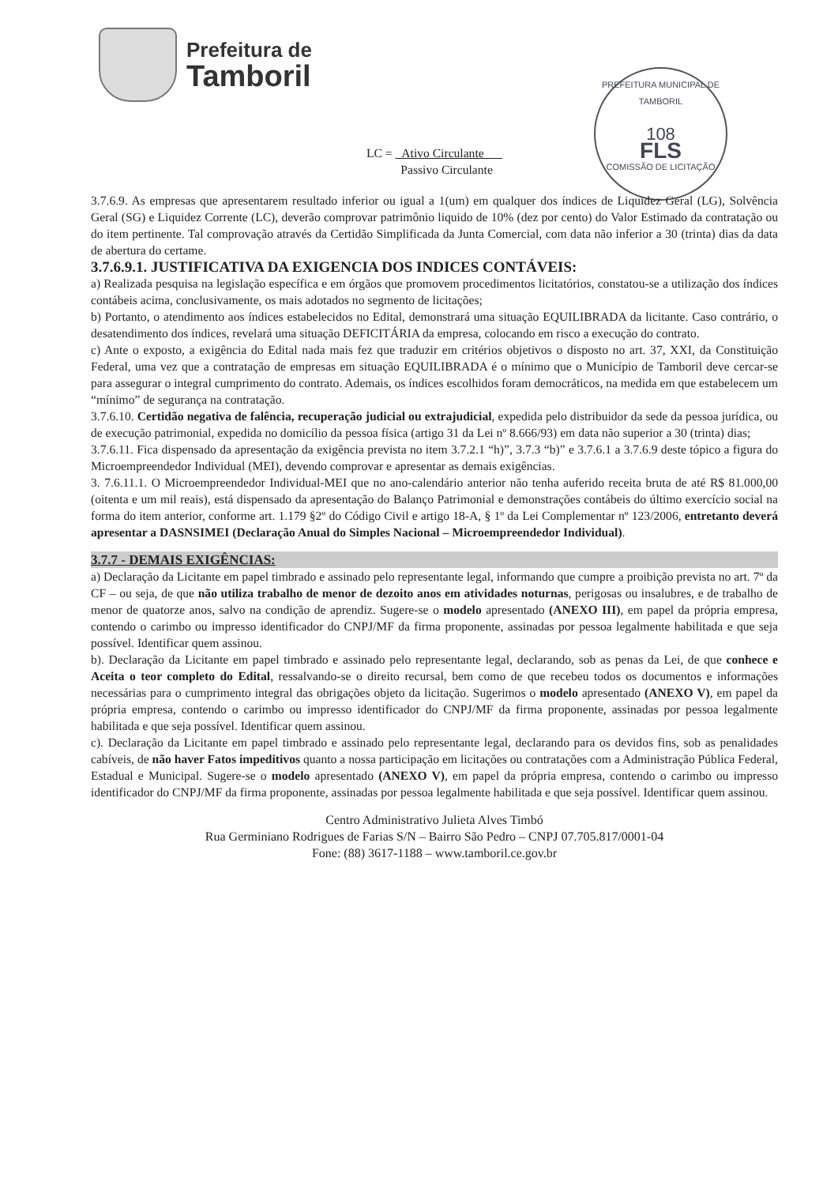Prefeitura de
Tamboril
PREFEITURA MUNICIPAL DE TAMBORIL
108
FLS
COMISSÃO DE LICITAÇÃO
LC = Ativo Circulante
Passivo Circulante
3.7.6.9. As empresas que apresentarem resultado inferior ou igual a 1(um) em qualquer dos índices de Liquidez Geral (LG), Solvência Geral (SG) e Liquidez Corrente (LC), deverão comprovar patrimônio liquido de 10% (dez por cento) do Valor Estimado da contratação ou do item pertinente. Tal comprovação através da Certidão Simplificada da Junta Comercial, com data não inferior a 30 (trinta) dias da data de abertura do certame.
3.7.6.9.1. JUSTIFICATIVA DA EXIGENCIA DOS INDICES CONTÁVEIS:
a) Realizada pesquisa na legislação específica e em órgãos que promovem procedimentos licitatórios, constatou-se a utilização dos índices contábeis acima, conclusivamente, os mais adotados no segmento de licitações;
b) Portanto, o atendimento aos índices estabelecidos no Edital, demonstrará uma situação EQUILIBRADA da licitante. Caso contrário, o desatendimento dos índices, revelará uma situação DEFICITÁRIA da empresa, colocando em risco a execução do contrato.
c) Ante o exposto, a exigência do Edital nada mais fez que traduzir em critérios objetivos o disposto no art. 37, XXI, da Constituição Federal, uma vez que a contratação de empresas em situação EQUILIBRADA é o mínimo que o Município de Tamboril deve cercar-se para assegurar o integral cumprimento do contrato. Ademais, os índices escolhidos foram democráticos, na medida em que estabelecem um “mínimo” de segurança na contratação.
3.7.6.10. Certidão negativa de falência, recuperação judicial ou extrajudicial, expedida pelo distribuidor da sede da pessoa jurídica, ou de execução patrimonial, expedida no domicílio da pessoa física (artigo 31 da Lei nº 8.666/93) em data não superior a 30 (trinta) dias;
3.7.6.11. Fica dispensado da apresentação da exigência prevista no item 3.7.2.1 “h)”, 3.7.3 “b)” e 3.7.6.1 a 3.7.6.9 deste tópico a figura do Microempreendedor Individual (MEI), devendo comprovar e apresentar as demais exigências.
3. 7.6.11.1. O Microempreendedor Individual-MEI que no ano-calendário anterior não tenha auferido receita bruta de até R$ 81.000,00 (oitenta e um mil reais), está dispensado da apresentação do Balanço Patrimonial e demonstrações contábeis do último exercício social na forma do item anterior, conforme art. 1.179 §2º do Código Civil e artigo 18-A, § 1º da Lei Complementar nº 123/2006, entretanto deverá apresentar a DASNSIMEI (Declaração Anual do Simples Nacional – Microempreendedor Individual).
3.7.7 - DEMAIS EXIGÊNCIAS:
a) Declaração da Licitante em papel timbrado e assinado pelo representante legal, informando que cumpre a proibição prevista no art. 7º da CF – ou seja, de que não utiliza trabalho de menor de dezoito anos em atividades noturnas, perigosas ou insalubres, e de trabalho de menor de quatorze anos, salvo na condição de aprendiz. Sugere-se o modelo apresentado (ANEXO III), em papel da própria empresa, contendo o carimbo ou impresso identificador do CNPJ/MF da firma proponente, assinadas por pessoa legalmente habilitada e que seja possível. Identificar quem assinou.
b). Declaração da Licitante em papel timbrado e assinado pelo representante legal, declarando, sob as penas da Lei, de que conhece e Aceita o teor completo do Edital, ressalvando-se o direito recursal, bem como de que recebeu todos os documentos e informações necessárias para o cumprimento integral das obrigações objeto da licitação. Sugerimos o modelo apresentado (ANEXO V), em papel da própria empresa, contendo o carimbo ou impresso identificador do CNPJ/MF da firma proponente, assinadas por pessoa legalmente habilitada e que seja possível. Identificar quem assinou.
c). Declaração da Licitante em papel timbrado e assinado pelo representante legal, declarando para os devidos fins, sob as penalidades cabíveis, de não haver Fatos impeditivos quanto a nossa participação em licitações ou contratações com a Administração Pública Federal, Estadual e Municipal. Sugere-se o modelo apresentado (ANEXO V), em papel da própria empresa, contendo o carimbo ou impresso identificador do CNPJ/MF da firma proponente, assinadas por pessoa legalmente habilitada e que seja possível. Identificar quem assinou.
Centro Administrativo Julieta Alves Timbó
Rua Germiniano Rodrigues de Farias S/N – Bairro São Pedro – CNPJ 07.705.817/0001-04
Fone: (88) 3617-1188 – www.tamboril.ce.gov.br